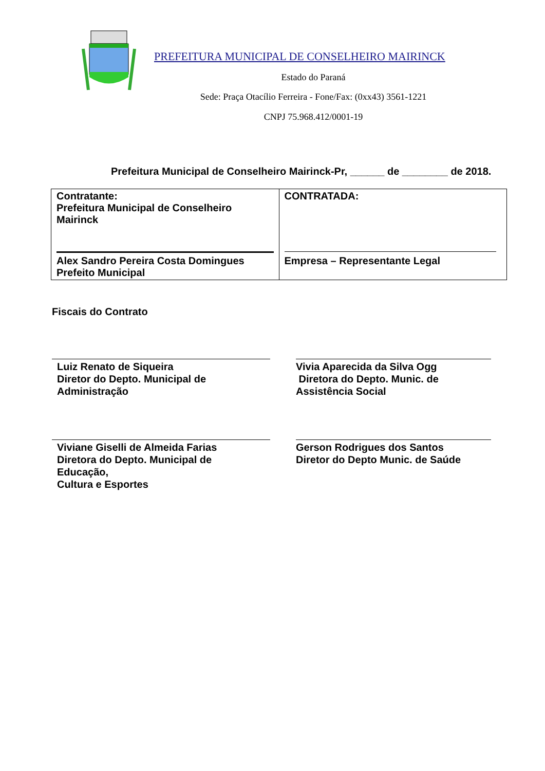PREFEITURA MUNICIPAL DE CONSELHEIRO MAIRINCK
Estado do Paraná
Sede: Praça Otacílio Ferreira - Fone/Fax: (0xx43) 3561-1221
CNPJ 75.968.412/0001-19
Prefeitura Municipal de Conselheiro Mairinck-Pr, ______ de ________ de 2018.
| Contratante: Prefeitura Municipal de Conselheiro Mairinck Alex Sandro Pereira Costa Domingues Prefeito Municipal | CONTRATADA: Empresa – Representante Legal |
Fiscais do Contrato
Luiz Renato de Siqueira
Diretor do Depto. Municipal de Administração
Vivia Aparecida da Silva Ogg
Diretora do Depto. Munic. de Assistência Social
Viviane Giselli de Almeida Farias
Diretora do Depto. Municipal de Educação,
Cultura e Esportes
Gerson Rodrigues dos Santos
Diretor do Depto Munic. de Saúde